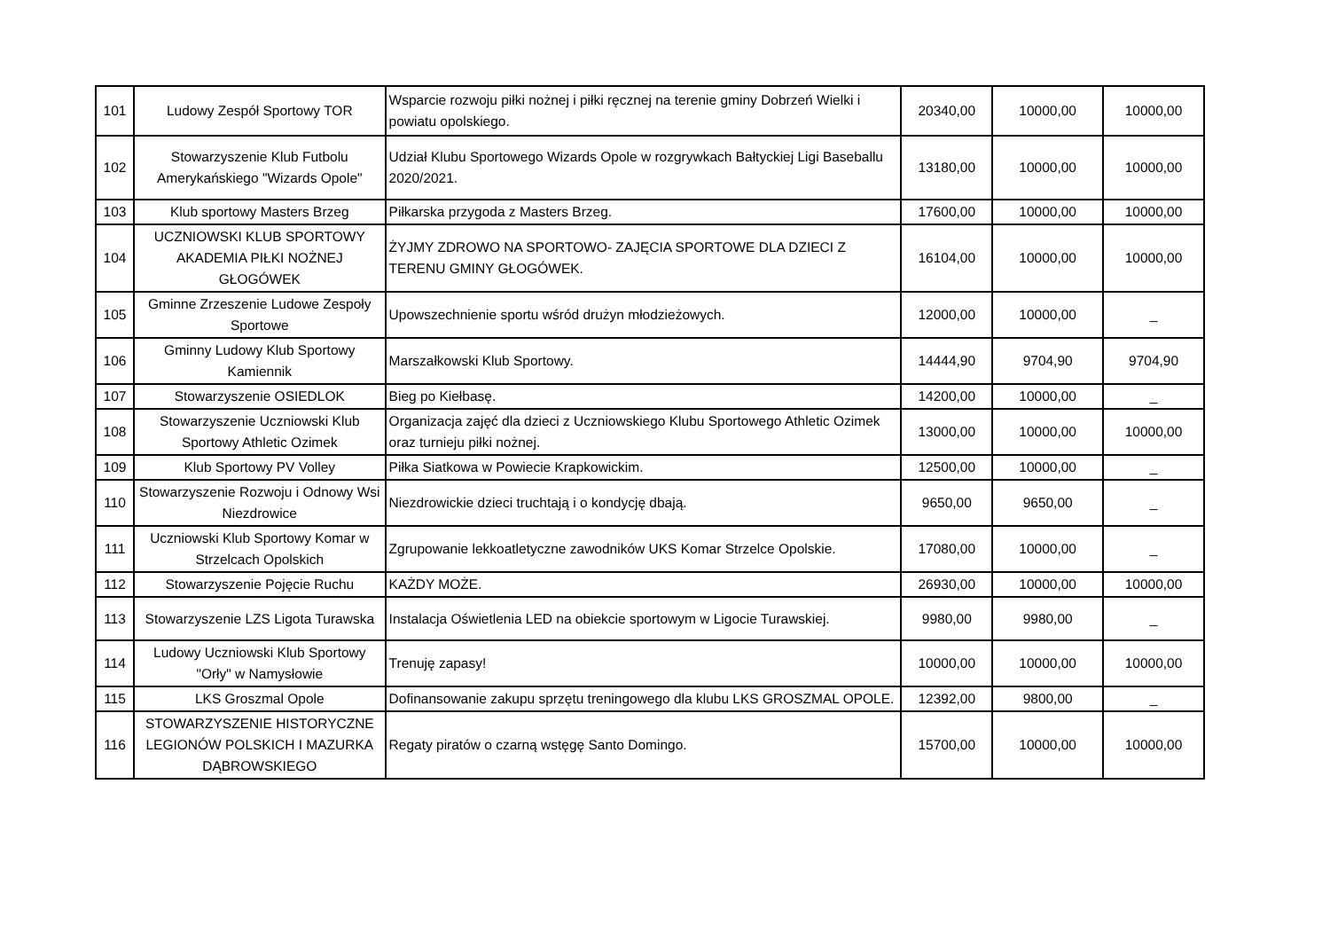| 101 | Ludowy Zespół Sportowy TOR | Wsparcie rozwoju piłki nożnej i piłki ręcznej na terenie gminy Dobrzeń Wielki i powiatu opolskiego. | 20340,00 | 10000,00 | 10000,00 |
| 102 | Stowarzyszenie Klub Futbolu Amerykańskiego "Wizards Opole" | Udział Klubu Sportowego Wizards Opole w rozgrywkach Bałtyckiej Ligi Baseballu 2020/2021. | 13180,00 | 10000,00 | 10000,00 |
| 103 | Klub sportowy Masters Brzeg | Piłkarska przygoda z Masters Brzeg. | 17600,00 | 10000,00 | 10000,00 |
| 104 | UCZNIOWSKI KLUB SPORTOWY AKADEMIA PIŁKI NOŻNEJ GŁOGÓWEK | ŻYJMY ZDROWO NA SPORTOWO- ZAJĘCIA SPORTOWE DLA DZIECI Z TERENU GMINY GŁOGÓWEK. | 16104,00 | 10000,00 | 10000,00 |
| 105 | Gminne Zrzeszenie Ludowe Zespoły Sportowe | Upowszechnienie sportu wśród drużyn młodzieżowych. | 12000,00 | 10000,00 | _ |
| 106 | Gminny Ludowy Klub Sportowy Kamiennik | Marszałkowski Klub Sportowy. | 14444,90 | 9704,90 | 9704,90 |
| 107 | Stowarzyszenie OSIEDLOK | Bieg po Kiełbasę. | 14200,00 | 10000,00 | _ |
| 108 | Stowarzyszenie Uczniowski Klub Sportowy Athletic Ozimek | Organizacja zajęć dla dzieci z Uczniowskiego Klubu Sportowego Athletic Ozimek oraz turnieju piłki nożnej. | 13000,00 | 10000,00 | 10000,00 |
| 109 | Klub Sportowy PV Volley | Piłka Siatkowa w Powiecie Krapkowickim. | 12500,00 | 10000,00 | _ |
| 110 | Stowarzyszenie Rozwoju i Odnowy Wsi Niezdrowice | Niezdrowickie dzieci truchtają i o kondycję dbają. | 9650,00 | 9650,00 | _ |
| 111 | Uczniowski Klub Sportowy Komar w Strzelcach Opolskich | Zgrupowanie lekkoatletyczne zawodników UKS Komar Strzelce Opolskie. | 17080,00 | 10000,00 | _ |
| 112 | Stowarzyszenie Pojęcie Ruchu | KAŻDY MOŻE. | 26930,00 | 10000,00 | 10000,00 |
| 113 | Stowarzyszenie LZS Ligota Turawska | Instalacja Oświetlenia LED na obiekcie sportowym w Ligocie Turawskiej. | 9980,00 | 9980,00 | _ |
| 114 | Ludowy Uczniowski Klub Sportowy "Orły" w Namysłowie | Trenuję zapasy! | 10000,00 | 10000,00 | 10000,00 |
| 115 | LKS Groszmal Opole | Dofinansowanie zakupu sprzętu treningowego dla klubu LKS GROSZMAL OPOLE. | 12392,00 | 9800,00 | _ |
| 116 | STOWARZYSZENIE HISTORYCZNE LEGIONÓW POLSKICH I MAZURKA DĄBROWSKIEGO | Regaty piratów o czarną wstęgę Santo Domingo. | 15700,00 | 10000,00 | 10000,00 |